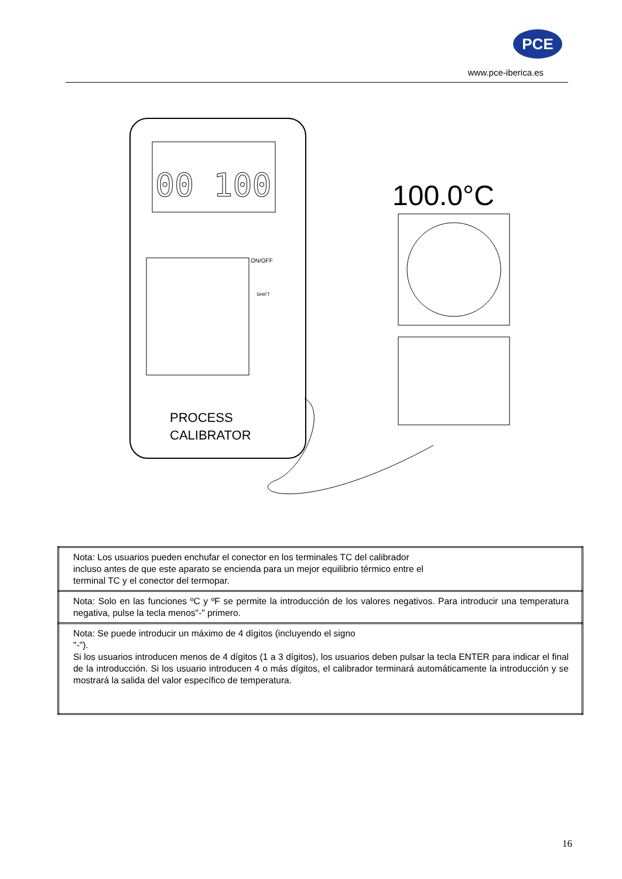PCE
www.pce-iberica.es
00 100
PROCESS
CALIBRATOR
ON/OFF
SHIFT
100.0°C
| Nota: Los usuarios pueden enchufar el conector en los terminales TC del calibrador incluso antes de que este aparato se encienda para un mejor equilibrio térmico entre el terminal TC y el conector del termopar. |
| Nota: Solo en las funciones ºC y ºF se permite la introducción de los valores negativos. Para introducir una temperatura negativa, pulse la tecla menos"-" primero. |
| Nota: Se puede introducir un máximo de 4 dígitos (incluyendo el signo "-"). Si los usuarios introducen menos de 4 dígitos (1 a 3 dígitos), los usuarios deben pulsar la tecla ENTER para indicar el final de la introducción. Si los usuario introducen 4 o más dígitos, el calibrador terminará automáticamente la introducción y se mostrará la salida del valor específico de temperatura. |
16